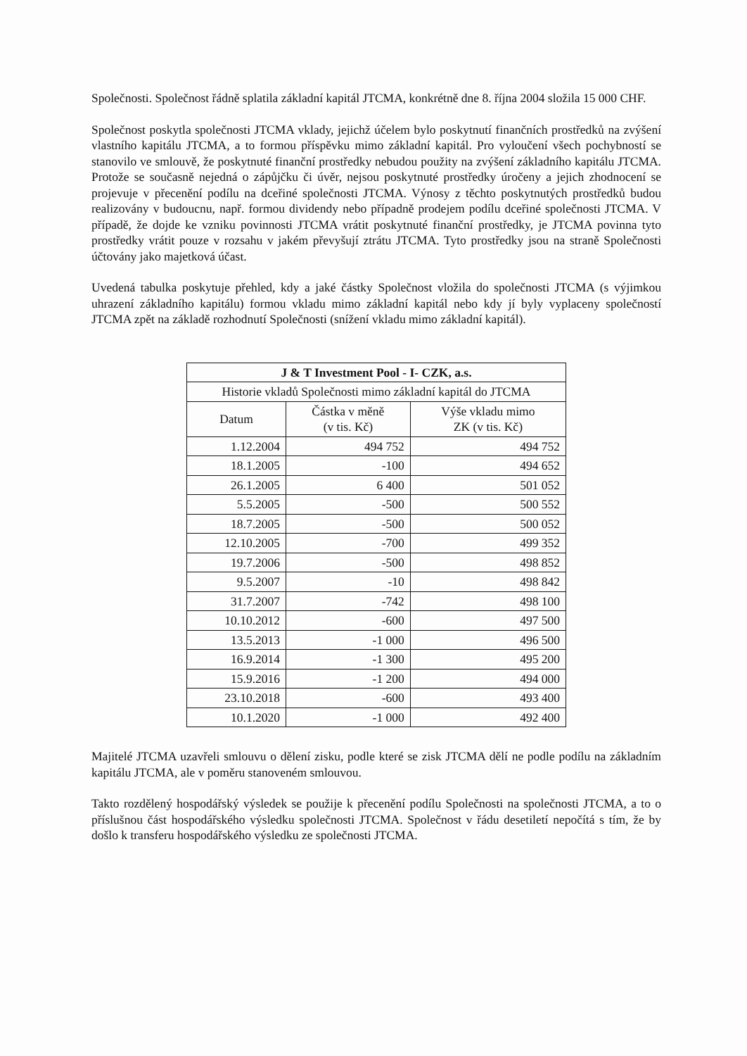Společnosti. Společnost řádně splatila základní kapitál JTCMA, konkrétně dne 8. října 2004 složila 15 000 CHF.
Společnost poskytla společnosti JTCMA vklady, jejichž účelem bylo poskytnutí finančních prostředků na zvýšení vlastního kapitálu JTCMA, a to formou příspěvku mimo základní kapitál. Pro vyloučení všech pochybností se stanovilo ve smlouvě, že poskytnuté finanční prostředky nebudou použity na zvýšení základního kapitálu JTCMA. Protože se současně nejedná o zápůjčku či úvěr, nejsou poskytnuté prostředky úročeny a jejich zhodnocení se projevuje v přecenění podílu na dceřiné společnosti JTCMA. Výnosy z těchto poskytnutých prostředků budou realizovány v budoucnu, např. formou dividendy nebo případně prodejem podílu dceřiné společnosti JTCMA. V případě, že dojde ke vzniku povinnosti JTCMA vrátit poskytnuté finanční prostředky, je JTCMA povinna tyto prostředky vrátit pouze v rozsahu v jakém převyšují ztrátu JTCMA. Tyto prostředky jsou na straně Společnosti účtovány jako majetková účast.
Uvedená tabulka poskytuje přehled, kdy a jaké částky Společnost vložila do společnosti JTCMA (s výjimkou uhrazení základního kapitálu) formou vkladu mimo základní kapitál nebo kdy jí byly vyplaceny společností JTCMA zpět na základě rozhodnutí Společnosti (snížení vkladu mimo základní kapitál).
| J & T Investment Pool - I- CZK, a.s. | | |
| --- | --- | --- |
| Historie vkladů Společnosti mimo základní kapitál do JTCMA | | |
| Datum | Částka v měně (v tis. Kč) | Výše vkladu mimo ZK (v tis. Kč) |
| 1.12.2004 | 494 752 | 494 752 |
| 18.1.2005 | -100 | 494 652 |
| 26.1.2005 | 6 400 | 501 052 |
| 5.5.2005 | -500 | 500 552 |
| 18.7.2005 | -500 | 500 052 |
| 12.10.2005 | -700 | 499 352 |
| 19.7.2006 | -500 | 498 852 |
| 9.5.2007 | -10 | 498 842 |
| 31.7.2007 | -742 | 498 100 |
| 10.10.2012 | -600 | 497 500 |
| 13.5.2013 | -1 000 | 496 500 |
| 16.9.2014 | -1 300 | 495 200 |
| 15.9.2016 | -1 200 | 494 000 |
| 23.10.2018 | -600 | 493 400 |
| 10.1.2020 | -1 000 | 492 400 |
Majitelé JTCMA uzavřeli smlouvu o dělení zisku, podle které se zisk JTCMA dělí ne podle podílu na základním kapitálu JTCMA, ale v poměru stanoveném smlouvou.
Takto rozdělený hospodářský výsledek se použije k přecenění podílu Společnosti na společnosti JTCMA, a to o příslušnou část hospodářského výsledku společnosti JTCMA. Společnost v řádu desetiletí nepočítá s tím, že by došlo k transferu hospodářského výsledku ze společnosti JTCMA.